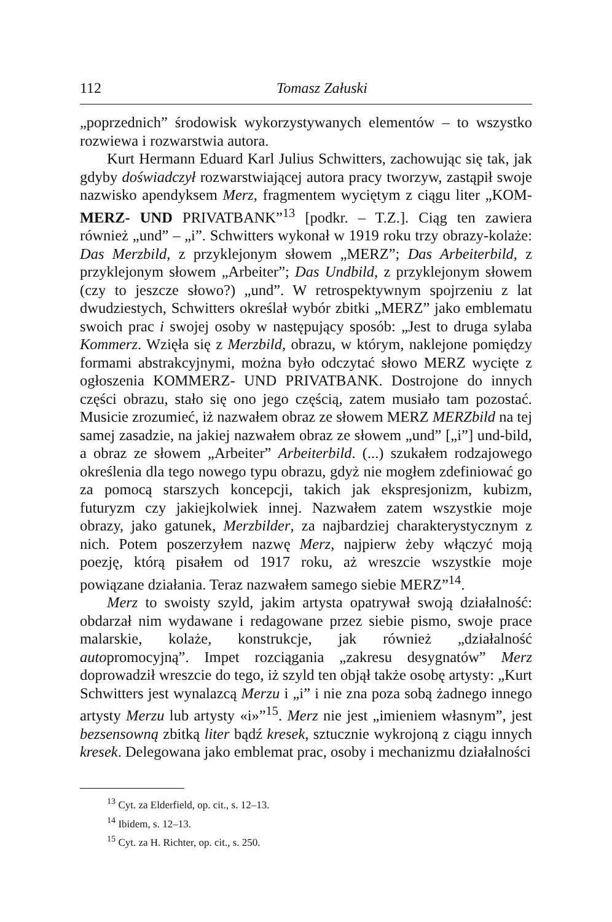112 Tomasz Załuski
„poprzednich” środowisk wykorzystywanych elementów – to wszystko rozwiewa i rozwarstwia autora.
Kurt Hermann Eduard Karl Julius Schwitters, zachowując się tak, jak gdyby doświadczył rozwarstwiającej autora pracy tworzyw, zastąpił swoje nazwisko apendyksem Merz, fragmentem wyciętym z ciągu liter „KOM-MERZ- UND PRIVATBANK”<sup>13</sup> [podkr. – T.Z.]. Ciąg ten zawiera również „und” – „i”. Schwitters wykonał w 1919 roku trzy obrazy-kolaże: Das Merzbild, z przyklejonym słowem „MERZ”; Das Arbeiterbild, z przyklejonym słowem „Arbeiter”; Das Undbild, z przyklejonym słowem (czy to jeszcze słowo?) „und”. W retrospektywnym spojrzeniu z lat dwudziestych, Schwitters określał wybór zbitki „MERZ” jako emblematu swoich prac i swojej osoby w następujący sposób: „Jest to druga sylaba Kommerz. Wzięła się z Merzbild, obrazu, w którym, naklejone pomiędzy formami abstrakcyjnymi, można było odczytać słowo MERZ wycięte z ogłoszenia KOMMERZ- UND PRIVATBANK. Dostrojone do innych części obrazu, stało się ono jego częścią, zatem musiało tam pozostać. Musicie zrozumieć, iż nazwałem obraz ze słowem MERZ MERZbild na tej samej zasadzie, na jakiej nazwałem obraz ze słowem „und” [„i”] und-bild, a obraz ze słowem „Arbeiter” Arbeiterbild. (...) szukałem rodzajowego określenia dla tego nowego typu obrazu, gdyż nie mogłem zdefiniować go za pomocą starszych koncepcji, takich jak ekspresjonizm, kubizm, futuryzm czy jakiejkolwiek innej. Nazwałem zatem wszystkie moje obrazy, jako gatunek, Merzbilder, za najbardziej charakterystycznym z nich. Potem poszerzyłem nazwę Merz, najpierw żeby włączyć moją poezję, którą pisałem od 1917 roku, aż wreszcie wszystkie moje powiązane działania. Teraz nazwałem samego siebie MERZ”<sup>14</sup>.
Merz to swoisty szyld, jakim artysta opatrywał swoją działalność: obdarzał nim wydawane i redagowane przez siebie pismo, swoje prace malarskie, kolaże, konstrukcje, jak również „działalność autopromocyjną”. Impet rozciągania „zakresu desygnatów” Merz doprowadził wreszcie do tego, iż szyld ten objął także osobę artysty: „Kurt Schwitters jest wynalazcą Merzu i „i” i nie zna poza sobą żadnego innego artysty Merzu lub artysty «i»”<sup>15</sup>. Merz nie jest „imieniem własnym”, jest bezsensowną zbitką liter bądź kresek, sztucznie wykrojoną z ciągu innych kresek. Delegowana jako emblemat prac, osoby i mechanizmu działalności
<sup>13</sup> Cyt. za Elderfield, op. cit., s. 12–13.
<sup>14</sup> Ibidem, s. 12–13.
<sup>15</sup> Cyt. za H. Richter, op. cit., s. 250.